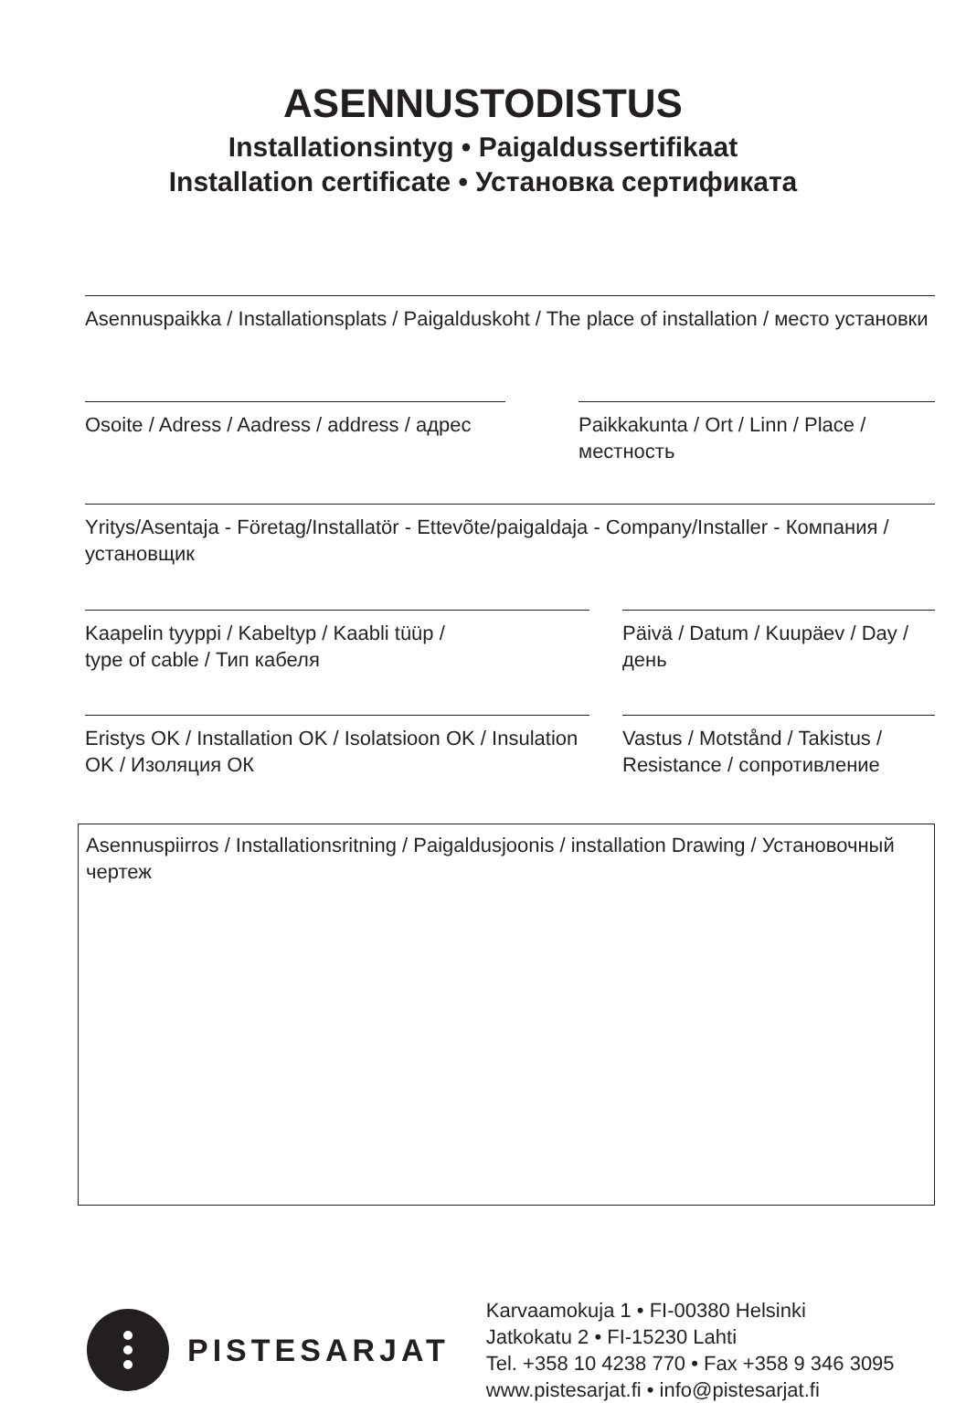ASENNUSTODISTUS
Installationsintyg • Paigaldussertifikaat
Installation certificate • Установка сертификата
Asennuspaikka / Installationsplats / Paigalduskoht / The place of installation / место установки
Osoite / Adress / Aadress / address / адрес
Paikkakunta / Ort / Linn / Place / местность
Yritys/Asentaja - Företag/Installatör - Ettevõte/paigaldaja - Company/Installer - Компания / установщик
Kaapelin tyyppi / Kabeltyp / Kaabli tüüp /
type of cable / Тип кабеля
Päivä / Datum / Kuupäev / Day / день
Eristys OK / Installation OK / Isolatsioon OK / Insulation OK / Изоляция ОК
Vastus / Motstånd / Takistus / Resistance / сопротивление
Asennuspiirros / Installationsritning / Paigaldusjoonis / installation Drawing / Установочный чертеж
PISTESARJAT
Karvaamokuja 1 • FI-00380 Helsinki
Jatkokatu 2 • FI-15230 Lahti
Tel. +358 10 4238 770 • Fax +358 9 346 3095
www.pistesarjat.fi • info@pistesarjat.fi